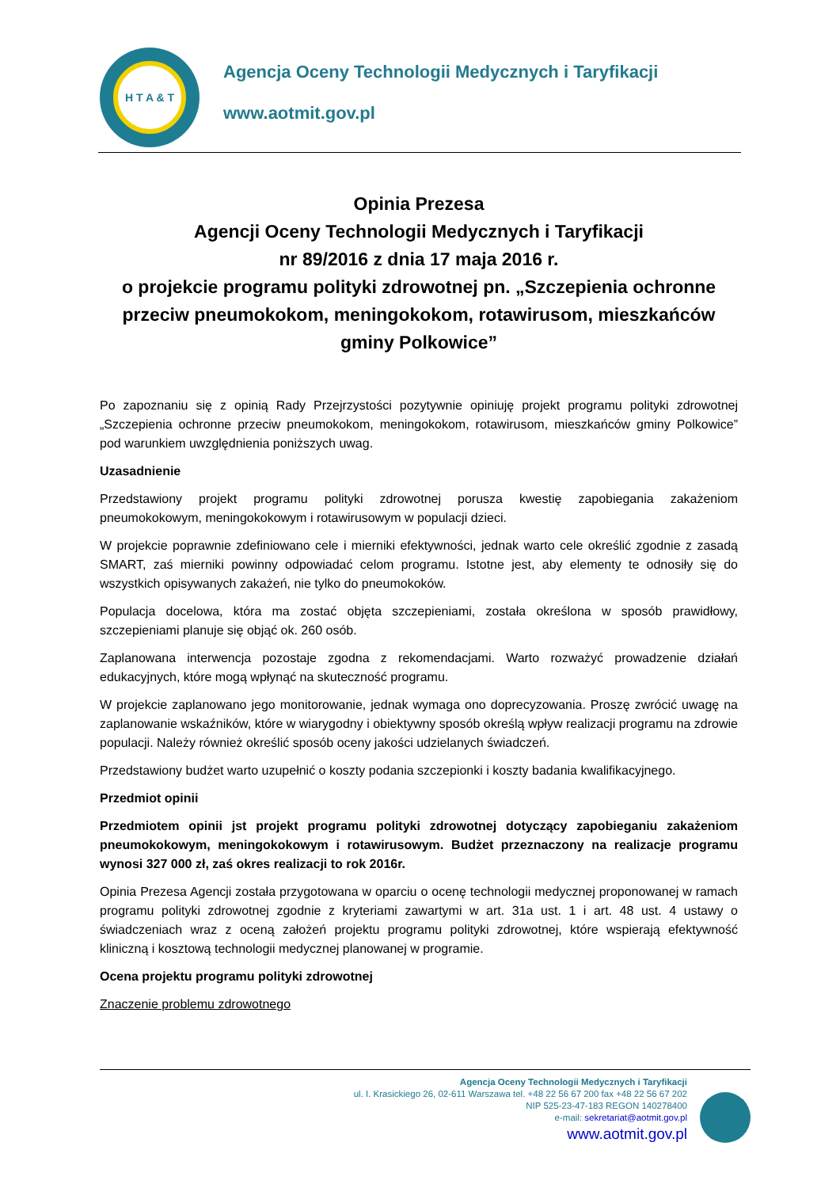H T A & T
Agencja Oceny Technologii Medycznych i Taryfikacji
www.aotmit.gov.pl
Opinia Prezesa
Agencji Oceny Technologii Medycznych i Taryfikacji
nr 89/2016 z dnia 17 maja 2016 r.
o projekcie programu polityki zdrowotnej pn. „Szczepienia ochronne przeciw pneumokokom, meningokokom, rotawirusom, mieszkańców gminy Polkowice”
Po zapoznaniu się z opinią Rady Przejrzystości pozytywnie opiniuję projekt programu polityki zdrowotnej „Szczepienia ochronne przeciw pneumokokom, meningokokom, rotawirusom, mieszkańców gminy Polkowice” pod warunkiem uwzględnienia poniższych uwag.
Uzasadnienie
Przedstawiony projekt programu polityki zdrowotnej porusza kwestię zapobiegania zakażeniom pneumokokowym, meningokokowym i rotawirusowym w populacji dzieci.
W projekcie poprawnie zdefiniowano cele i mierniki efektywności, jednak warto cele określić zgodnie z zasadą SMART, zaś mierniki powinny odpowiadać celom programu. Istotne jest, aby elementy te odnosiły się do wszystkich opisywanych zakażeń, nie tylko do pneumokoków.
Populacja docelowa, która ma zostać objęta szczepieniami, została określona w sposób prawidłowy, szczepieniami planuje się objąć ok. 260 osób.
Zaplanowana interwencja pozostaje zgodna z rekomendacjami. Warto rozważyć prowadzenie działań edukacyjnych, które mogą wpłynąć na skuteczność programu.
W projekcie zaplanowano jego monitorowanie, jednak wymaga ono doprecyzowania. Proszę zwrócić uwagę na zaplanowanie wskaźników, które w wiarygodny i obiektywny sposób określą wpływ realizacji programu na zdrowie populacji. Należy również określić sposób oceny jakości udzielanych świadczeń.
Przedstawiony budżet warto uzupełnić o koszty podania szczepionki i koszty badania kwalifikacyjnego.
Przedmiot opinii
Przedmiotem opinii jst projekt programu polityki zdrowotnej dotyczący zapobieganiu zakażeniom pneumokokowym, meningokokowym i rotawirusowym. Budżet przeznaczony na realizacje programu wynosi 327 000 zł, zaś okres realizacji to rok 2016r.
Opinia Prezesa Agencji została przygotowana w oparciu o ocenę technologii medycznej proponowanej w ramach programu polityki zdrowotnej zgodnie z kryteriami zawartymi w art. 31a ust. 1 i art. 48 ust. 4 ustawy o świadczeniach wraz z oceną założeń projektu programu polityki zdrowotnej, które wspierają efektywność kliniczną i kosztową technologii medycznej planowanej w programie.
Ocena projektu programu polityki zdrowotnej
Znaczenie problemu zdrowotnego
Agencja Oceny Technologii Medycznych i Taryfikacji
ul. I. Krasickiego 26, 02-611 Warszawa tel. +48 22 56 67 200 fax +48 22 56 67 202
NIP 525-23-47-183 REGON 140278400
e-mail: sekretariat@aotmit.gov.pl
www.aotmit.gov.pl